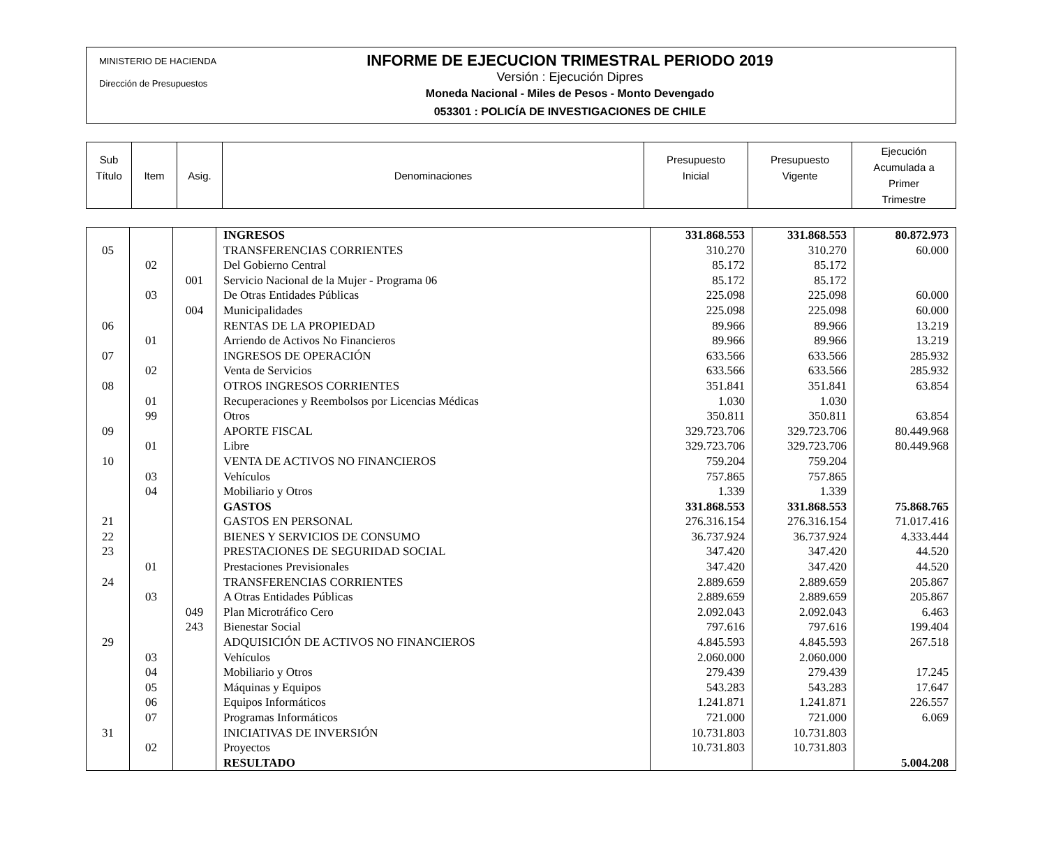MINISTERIO DE HACIENDA
Dirección de Presupuestos
INFORME DE EJECUCION TRIMESTRAL PERIODO 2019
Versión : Ejecución Dipres
Moneda Nacional - Miles de Pesos - Monto Devengado
053301 : POLICÍA DE INVESTIGACIONES DE CHILE
| Sub Título | Item | Asig. | Denominaciones | Presupuesto Inicial | Presupuesto Vigente | Ejecución Acumulada a Primer Trimestre |
| | | | INGRESOS | 331.868.553 | 331.868.553 | 80.872.973 |
| 05 | | | TRANSFERENCIAS CORRIENTES | 310.270 | 310.270 | 60.000 |
| | 02 | | Del Gobierno Central | 85.172 | 85.172 | |
| | | 001 | Servicio Nacional de la Mujer - Programa 06 | 85.172 | 85.172 | |
| | 03 | | De Otras Entidades Públicas | 225.098 | 225.098 | 60.000 |
| | | 004 | Municipalidades | 225.098 | 225.098 | 60.000 |
| 06 | | | RENTAS DE LA PROPIEDAD | 89.966 | 89.966 | 13.219 |
| | 01 | | Arriendo de Activos No Financieros | 89.966 | 89.966 | 13.219 |
| 07 | | | INGRESOS DE OPERACIÓN | 633.566 | 633.566 | 285.932 |
| | 02 | | Venta de Servicios | 633.566 | 633.566 | 285.932 |
| 08 | | | OTROS INGRESOS CORRIENTES | 351.841 | 351.841 | 63.854 |
| | 01 | | Recuperaciones y Reembolsos por Licencias Médicas | 1.030 | 1.030 | |
| | 99 | | Otros | 350.811 | 350.811 | 63.854 |
| 09 | | | APORTE FISCAL | 329.723.706 | 329.723.706 | 80.449.968 |
| | 01 | | Libre | 329.723.706 | 329.723.706 | 80.449.968 |
| 10 | | | VENTA DE ACTIVOS NO FINANCIEROS | 759.204 | 759.204 | |
| | 03 | | Vehículos | 757.865 | 757.865 | |
| | 04 | | Mobiliario y Otros | 1.339 | 1.339 | |
| | | | GASTOS | 331.868.553 | 331.868.553 | 75.868.765 |
| 21 | | | GASTOS EN PERSONAL | 276.316.154 | 276.316.154 | 71.017.416 |
| 22 | | | BIENES Y SERVICIOS DE CONSUMO | 36.737.924 | 36.737.924 | 4.333.444 |
| 23 | | | PRESTACIONES DE SEGURIDAD SOCIAL | 347.420 | 347.420 | 44.520 |
| | 01 | | Prestaciones Previsionales | 347.420 | 347.420 | 44.520 |
| 24 | | | TRANSFERENCIAS CORRIENTES | 2.889.659 | 2.889.659 | 205.867 |
| | 03 | | A Otras Entidades Públicas | 2.889.659 | 2.889.659 | 205.867 |
| | | 049 | Plan Microtráfico Cero | 2.092.043 | 2.092.043 | 6.463 |
| | | 243 | Bienestar Social | 797.616 | 797.616 | 199.404 |
| 29 | | | ADQUISICIÓN DE ACTIVOS NO FINANCIEROS | 4.845.593 | 4.845.593 | 267.518 |
| | 03 | | Vehículos | 2.060.000 | 2.060.000 | |
| | 04 | | Mobiliario y Otros | 279.439 | 279.439 | 17.245 |
| | 05 | | Máquinas y Equipos | 543.283 | 543.283 | 17.647 |
| | 06 | | Equipos Informáticos | 1.241.871 | 1.241.871 | 226.557 |
| | 07 | | Programas Informáticos | 721.000 | 721.000 | 6.069 |
| 31 | | | INICIATIVAS DE INVERSIÓN | 10.731.803 | 10.731.803 | |
| | 02 | | Proyectos | 10.731.803 | 10.731.803 | |
| | | | RESULTADO | | | 5.004.208 |